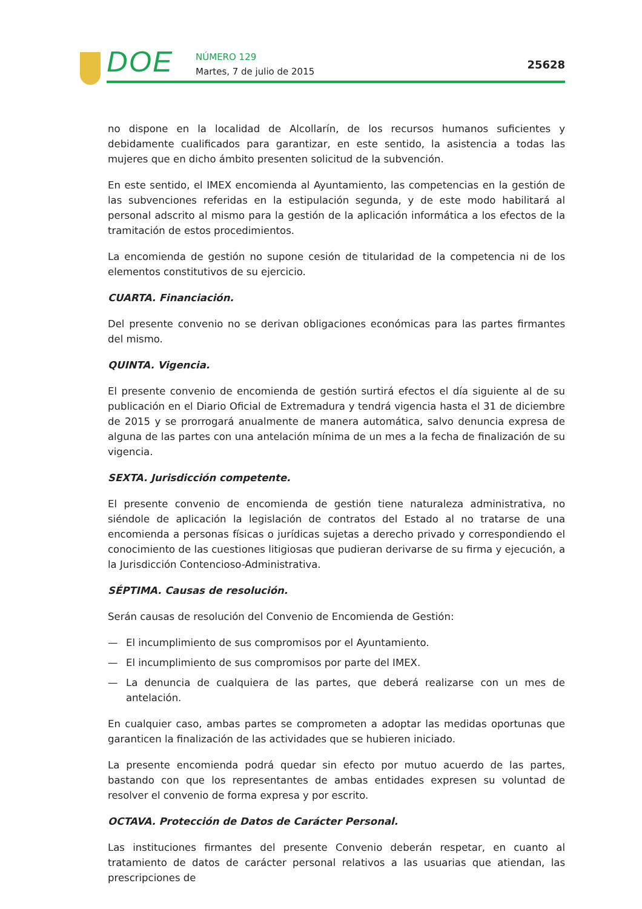DOE
NÚMERO 129
Martes, 7 de julio de 2015
25628
no dispone en la localidad de Alcollarín, de los recursos humanos suficientes y debidamente cualificados para garantizar, en este sentido, la asistencia a todas las mujeres que en dicho ámbito presenten solicitud de la subvención.
En este sentido, el IMEX encomienda al Ayuntamiento, las competencias en la gestión de las subvenciones referidas en la estipulación segunda, y de este modo habilitará al personal adscrito al mismo para la gestión de la aplicación informática a los efectos de la tramitación de estos procedimientos.
La encomienda de gestión no supone cesión de titularidad de la competencia ni de los elementos constitutivos de su ejercicio.
CUARTA. Financiación.
Del presente convenio no se derivan obligaciones económicas para las partes firmantes del mismo.
QUINTA. Vigencia.
El presente convenio de encomienda de gestión surtirá efectos el día siguiente al de su publicación en el Diario Oficial de Extremadura y tendrá vigencia hasta el 31 de diciembre de 2015 y se prorrogará anualmente de manera automática, salvo denuncia expresa de alguna de las partes con una antelación mínima de un mes a la fecha de finalización de su vigencia.
SEXTA. Jurisdicción competente.
El presente convenio de encomienda de gestión tiene naturaleza administrativa, no siéndole de aplicación la legislación de contratos del Estado al no tratarse de una encomienda a personas físicas o jurídicas sujetas a derecho privado y correspondiendo el conocimiento de las cuestiones litigiosas que pudieran derivarse de su firma y ejecución, a la Jurisdicción Contencioso-Administrativa.
SÉPTIMA. Causas de resolución.
Serán causas de resolución del Convenio de Encomienda de Gestión:
— El incumplimiento de sus compromisos por el Ayuntamiento.
— El incumplimiento de sus compromisos por parte del IMEX.
— La denuncia de cualquiera de las partes, que deberá realizarse con un mes de antelación.
En cualquier caso, ambas partes se comprometen a adoptar las medidas oportunas que garanticen la finalización de las actividades que se hubieren iniciado.
La presente encomienda podrá quedar sin efecto por mutuo acuerdo de las partes, bastando con que los representantes de ambas entidades expresen su voluntad de resolver el convenio de forma expresa y por escrito.
OCTAVA. Protección de Datos de Carácter Personal.
Las instituciones firmantes del presente Convenio deberán respetar, en cuanto al tratamiento de datos de carácter personal relativos a las usuarias que atiendan, las prescripciones de